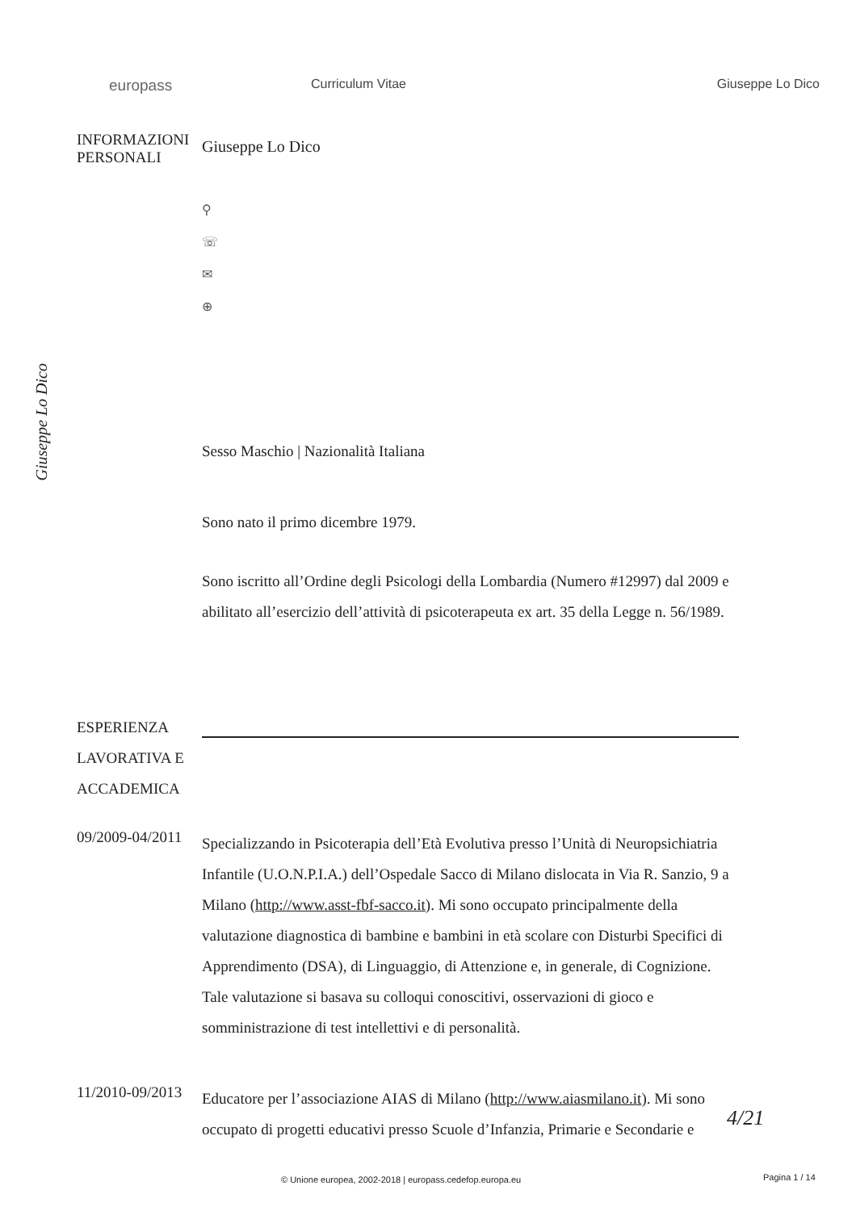europass
Curriculum Vitae Giuseppe Lo Dico
INFORMAZIONI
PERSONALI
Giuseppe Lo Dico
⚲
☏
✉
⊕
Giuseppe Lo Dico
Sesso Maschio | Nazionalità Italiana
Sono nato il primo dicembre 1979.
Sono iscritto all’Ordine degli Psicologi della Lombardia (Numero #12997) dal 2009 e abilitato all’esercizio dell’attività di psicoterapeuta ex art. 35 della Legge n. 56/1989.
ESPERIENZA LAVORATIVA E ACCADEMICA
09/2009-04/2011
Specializzando in Psicoterapia dell’Età Evolutiva presso l’Unità di Neuropsichiatria Infantile (U.O.N.P.I.A.) dell’Ospedale Sacco di Milano dislocata in Via R. Sanzio, 9 a Milano (http://www.asst-fbf-sacco.it). Mi sono occupato principalmente della valutazione diagnostica di bambine e bambini in età scolare con Disturbi Specifici di Apprendimento (DSA), di Linguaggio, di Attenzione e, in generale, di Cognizione. Tale valutazione si basava su colloqui conoscitivi, osservazioni di gioco e somministrazione di test intellettivi e di personalità.
11/2010-09/2013
Educatore per l’associazione AIAS di Milano (http://www.aiasmilano.it). Mi sono occupato di progetti educativi presso Scuole d’Infanzia, Primarie e Secondarie e
4/21
© Unione europea, 2002-2018 | europass.cedefop.europa.eu
Pagina 1 / 14